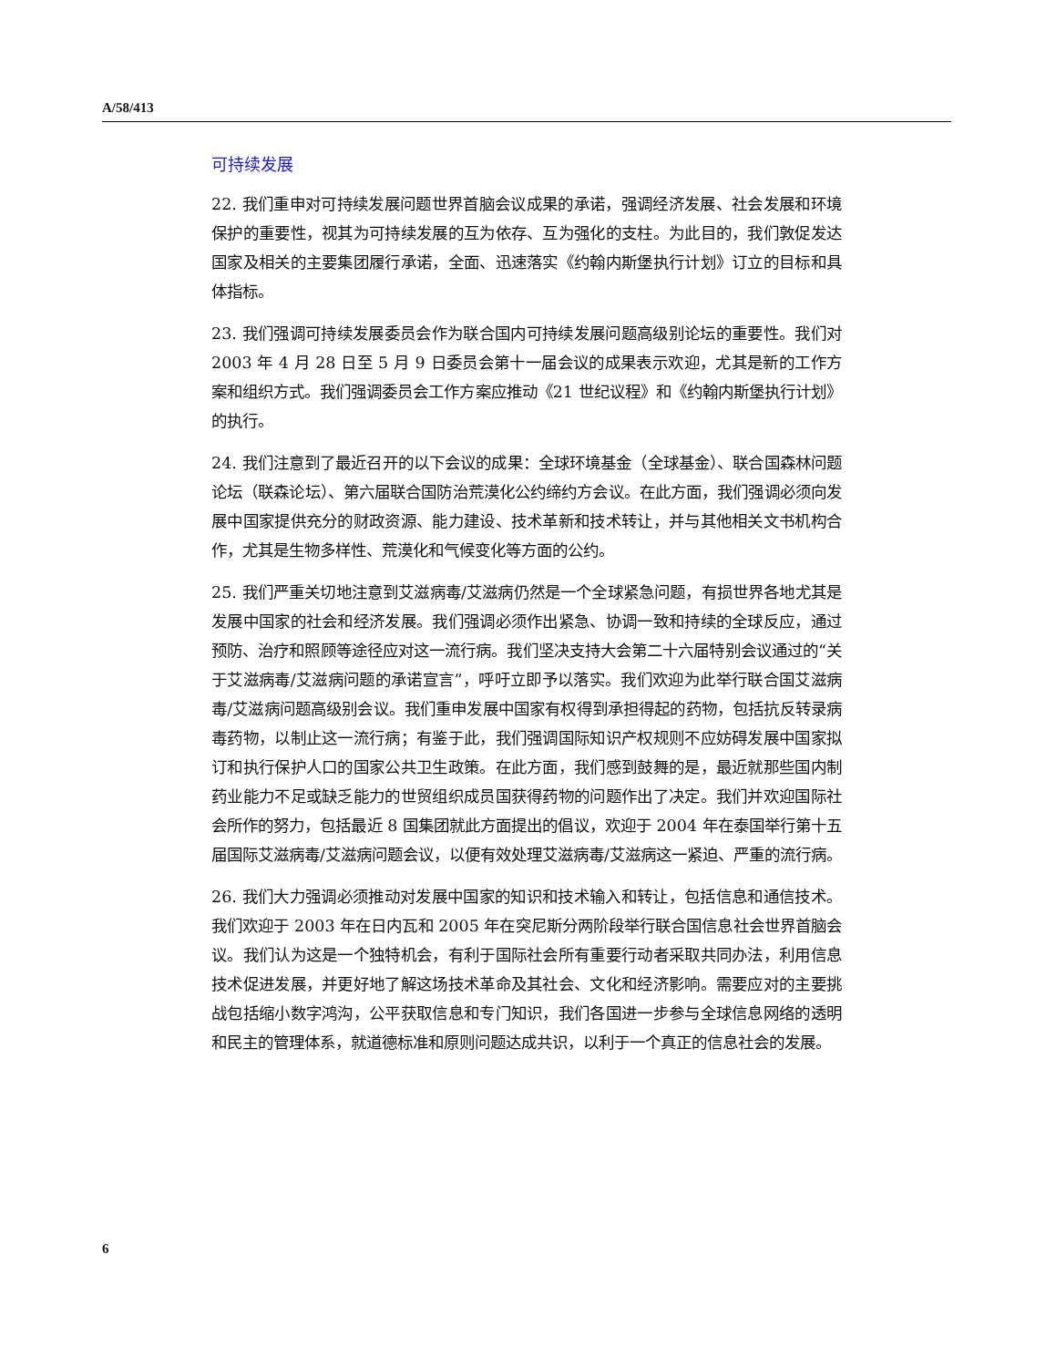A/58/413
可持续发展
22. 我们重申对可持续发展问题世界首脑会议成果的承诺，强调经济发展、社会发展和环境保护的重要性，视其为可持续发展的互为依存、互为强化的支柱。为此目的，我们敦促发达国家及相关的主要集团履行承诺，全面、迅速落实《约翰内斯堡执行计划》订立的目标和具体指标。
23. 我们强调可持续发展委员会作为联合国内可持续发展问题高级别论坛的重要性。我们对 2003 年 4 月 28 日至 5 月 9 日委员会第十一届会议的成果表示欢迎，尤其是新的工作方案和组织方式。我们强调委员会工作方案应推动《21 世纪议程》和《约翰内斯堡执行计划》的执行。
24. 我们注意到了最近召开的以下会议的成果：全球环境基金（全球基金）、联合国森林问题论坛（联森论坛）、第六届联合国防治荒漠化公约缔约方会议。在此方面，我们强调必须向发展中国家提供充分的财政资源、能力建设、技术革新和技术转让，并与其他相关文书机构合作，尤其是生物多样性、荒漠化和气候变化等方面的公约。
25. 我们严重关切地注意到艾滋病毒/艾滋病仍然是一个全球紧急问题，有损世界各地尤其是发展中国家的社会和经济发展。我们强调必须作出紧急、协调一致和持续的全球反应，通过预防、治疗和照顾等途径应对这一流行病。我们坚决支持大会第二十六届特别会议通过的“关于艾滋病毒/艾滋病问题的承诺宣言”，呼吁立即予以落实。我们欢迎为此举行联合国艾滋病毒/艾滋病问题高级别会议。我们重申发展中国家有权得到承担得起的药物，包括抗反转录病毒药物，以制止这一流行病；有鉴于此，我们强调国际知识产权规则不应妨碍发展中国家拟订和执行保护人口的国家公共卫生政策。在此方面，我们感到鼓舞的是，最近就那些国内制药业能力不足或缺乏能力的世贸组织成员国获得药物的问题作出了决定。我们并欢迎国际社会所作的努力，包括最近 8 国集团就此方面提出的倡议，欢迎于 2004 年在泰国举行第十五届国际艾滋病毒/艾滋病问题会议，以便有效处理艾滋病毒/艾滋病这一紧迫、严重的流行病。
26. 我们大力强调必须推动对发展中国家的知识和技术输入和转让，包括信息和通信技术。我们欢迎于 2003 年在日内瓦和 2005 年在突尼斯分两阶段举行联合国信息社会世界首脑会议。我们认为这是一个独特机会，有利于国际社会所有重要行动者采取共同办法，利用信息技术促进发展，并更好地了解这场技术革命及其社会、文化和经济影响。需要应对的主要挑战包括缩小数字鸿沟，公平获取信息和专门知识，我们各国进一步参与全球信息网络的透明和民主的管理体系，就道德标准和原则问题达成共识，以利于一个真正的信息社会的发展。
6